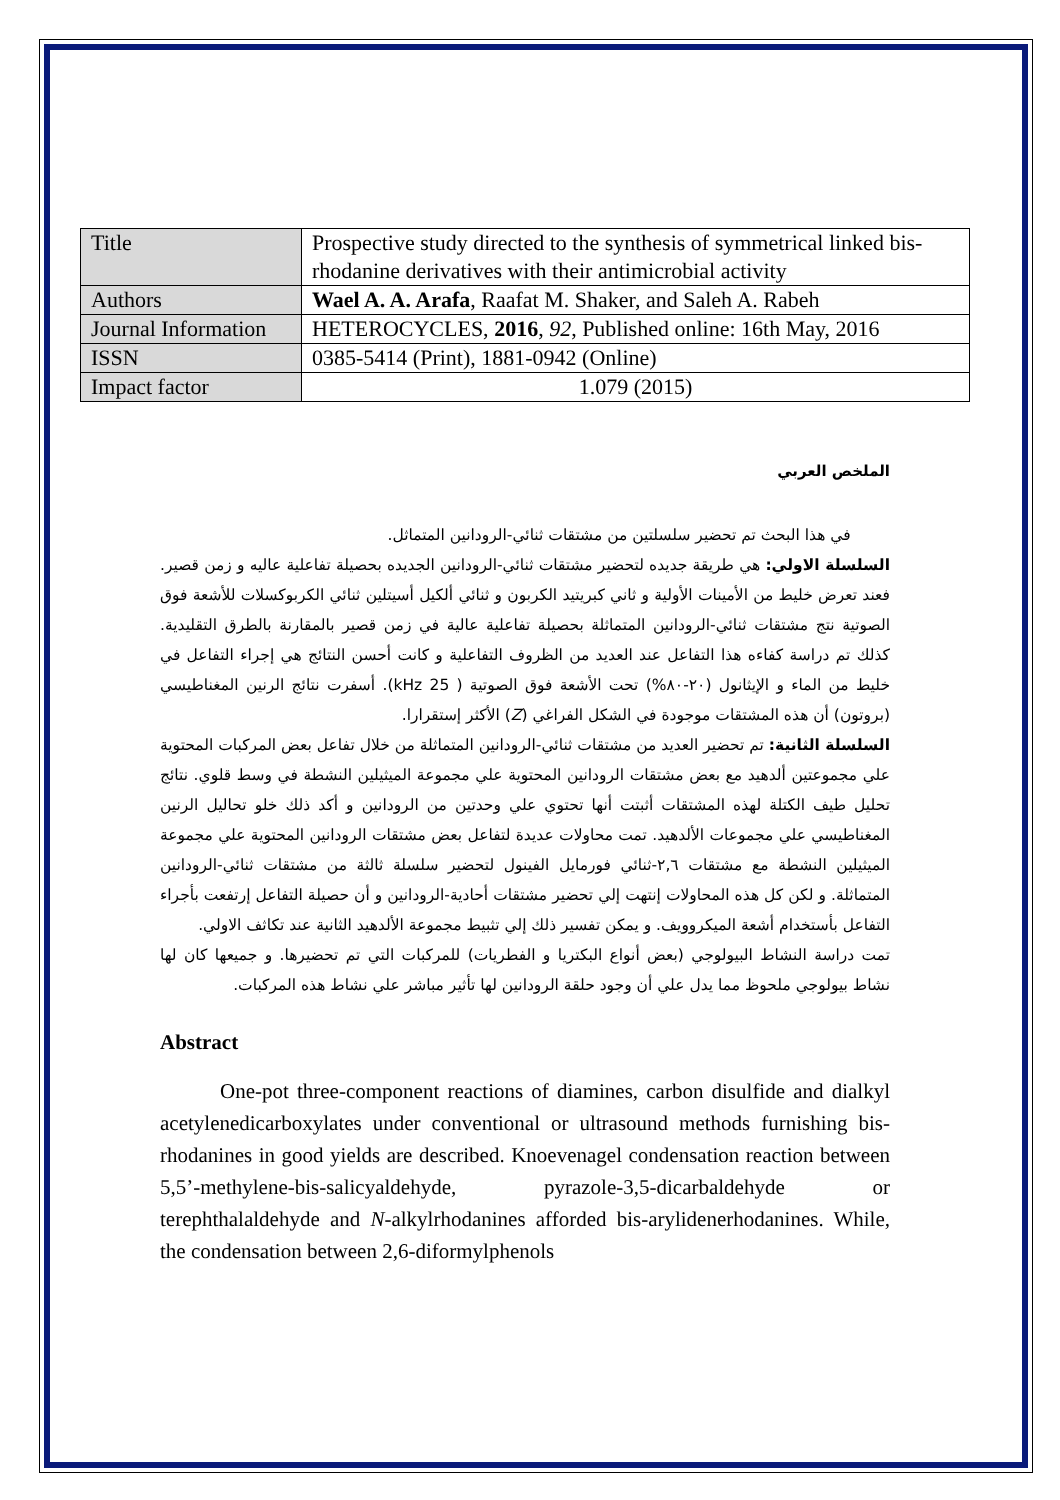| Title | Prospective study directed to the synthesis of symmetrical linked bis-rhodanine derivatives with their antimicrobial activity |
| Authors | Wael A. A. Arafa , Raafat M. Shaker, and Saleh A. Rabeh |
| Journal Information | HETEROCYCLES, 2016 , 92 , Published online: 16th May, 2016 |
| ISSN | 0385-5414 (Print), 1881-0942 (Online) |
| Impact factor | 1.079 (2015) |
الملخص العربي
في هذا البحث تم تحضير سلسلتين من مشتقات ثنائي-الرودانين المتماثل.
السلسلة الاولي: هي طريقة جديده لتحضير مشتقات ثنائي-الرودانين الجديده بحصيلة تفاعلية عاليه و زمن قصير. فعند تعرض خليط من الأمينات الأولية و ثاني كبريتيد الكربون و ثنائي ألكيل أسيتلين ثنائي الكربوكسلات للأشعة فوق الصوتية نتج مشتقات ثنائي-الرودانين المتماثلة بحصيلة تفاعلية عالية في زمن قصير بالمقارنة بالطرق التقليدية. كذلك تم دراسة كفاءه هذا التفاعل عند العديد من الظروف التفاعلية و كانت أحسن النتائج هي إجراء التفاعل في خليط من الماء و الإيثانول (٢٠-٨٠%) تحت الأشعة فوق الصوتية ( 25 kHz). أسفرت نتائج الرنين المغناطيسي (بروتون) أن هذه المشتقات موجودة في الشكل الفراغي (Z) الأكثر إستقرارا.
السلسلة الثانية: تم تحضير العديد من مشتقات ثنائي-الرودانين المتماثلة من خلال تفاعل بعض المركبات المحتوية علي مجموعتين ألدهيد مع بعض مشتقات الرودانين المحتوية علي مجموعة الميثيلين النشطة في وسط قلوي. نتائج تحليل طيف الكتلة لهذه المشتقات أثبتت أنها تحتوي علي وحدتين من الرودانين و أكد ذلك خلو تحاليل الرنين المغناطيسي علي مجموعات الألدهيد. تمت محاولات عديدة لتفاعل بعض مشتقات الرودانين المحتوية علي مجموعة الميثيلين النشطة مع مشتقات ٢,٦-ثنائي فورمايل الفينول لتحضير سلسلة ثالثة من مشتقات ثنائي-الرودانين المتماثلة. و لكن كل هذه المحاولات إنتهت إلي تحضير مشتقات أحادية-الرودانين و أن حصيلة التفاعل إرتفعت بأجراء التفاعل بأستخدام أشعة الميكروويف. و يمكن تفسير ذلك إلي تثبيط مجموعة الألدهيد الثانية عند تكاثف الاولي.
تمت دراسة النشاط البيولوجي (بعض أنواع البكتريا و الفطريات) للمركبات التي تم تحضيرها. و جميعها كان لها نشاط بيولوجي ملحوظ مما يدل علي أن وجود حلقة الرودانين لها تأثير مباشر علي نشاط هذه المركبات.
Abstract
One-pot three-component reactions of diamines, carbon disulfide and dialkyl acetylenedicarboxylates under conventional or ultrasound methods furnishing bis-rhodanines in good yields are described. Knoevenagel condensation reaction between 5,5’-methylene-bis-salicyaldehyde, pyrazole-3,5-dicarbaldehyde or terephthalaldehyde and N-alkylrhodanines afforded bis-arylidenerhodanines. While, the condensation between 2,6-diformylphenols